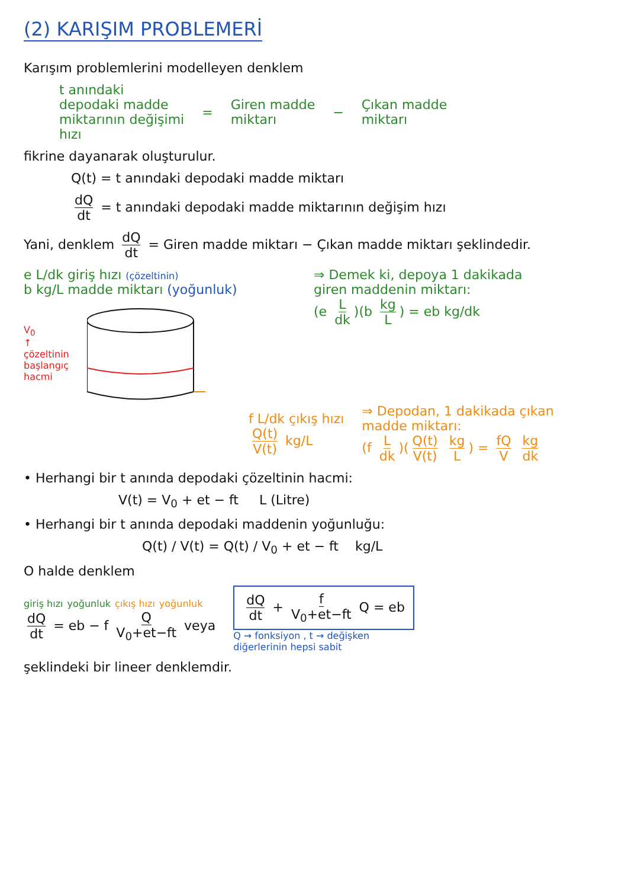(2) KARIŞIM PROBLEMERİ
Karışım problemlerini modelleyen denklem
t anındaki
depodaki madde
miktarının değişimi
hızı
=
Giren madde
miktarı
−
Çıkan madde
miktarı
fikrine dayanarak oluşturulur.
Q(t) = t anındaki depodaki madde miktarı
dQ dt = t anındaki depodaki madde miktarının değişim hızı
Yani, denklem dQ dt = Giren madde miktarı − Çıkan madde miktarı şeklindedir.
e L/dk giriş hızı (çözeltinin)
b kg/L madde miktarı (yoğunluk)
V<sub>0</sub>
↑
çözeltinin
başlangıç
hacmi
⇒ Demek ki, depoya 1 dakikada
giren maddenin miktarı:
(e L dk)(b kg L) = eb kg/dk
f L/dk çıkış hızı
Q(t) V(t) kg/L
⇒ Depodan, 1 dakikada çıkan
madde miktarı:
(f L dk)(Q(t) V(t) kg L) = fQ V kg dk
• Herhangi bir t anında depodaki çözeltinin hacmi:
V(t) = V<sub>0</sub> + et − ft L (Litre)
• Herhangi bir t anında depodaki maddenin yoğunluğu:
Q(t) / V(t) = Q(t) / V<sub>0</sub> + et − ft kg/L
O halde denklem
giriş hızı yoğunluk çıkış hızı yoğunluk
dQ dt = eb − f Q V<sub>0</sub>+et−ft veya
dQ dt + f V<sub>0</sub>+et−ft Q = eb
Q → fonksiyon , t → değişken
diğerlerinin hepsi sabit
şeklindeki bir lineer denklemdir.